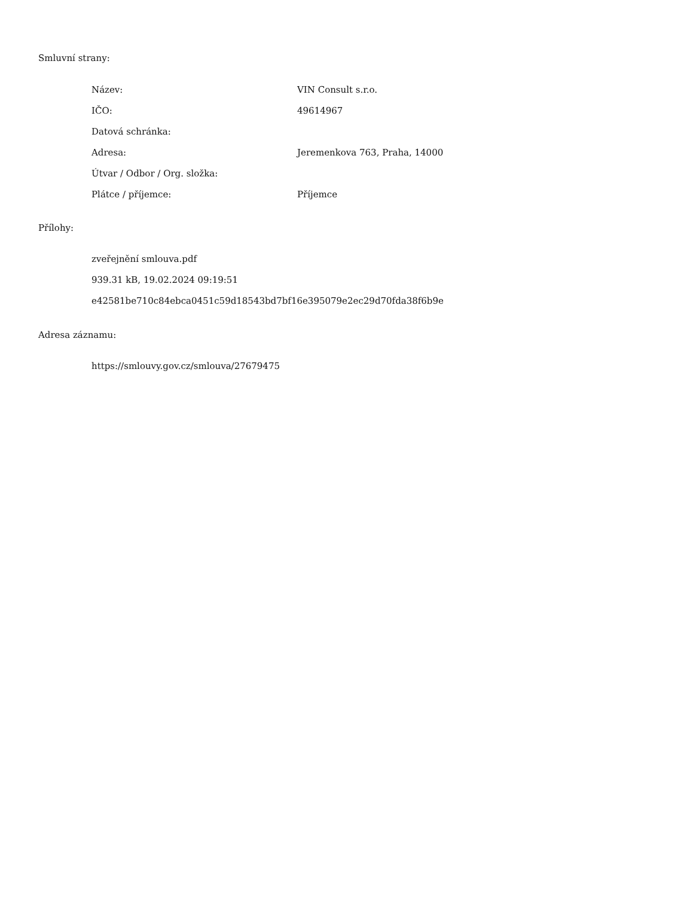Smluvní strany:
| Název: | VIN Consult s.r.o. |
| IČO: | 49614967 |
| Datová schránka: | |
| Adresa: | Jeremenkova 763, Praha, 14000 |
| Útvar / Odbor / Org. složka: | |
| Plátce / příjemce: | Příjemce |
Přílohy:
zveřejnění smlouva.pdf
939.31 kB, 19.02.2024 09:19:51
e42581be710c84ebca0451c59d18543bd7bf16e395079e2ec29d70fda38f6b9e
Adresa záznamu:
https://smlouvy.gov.cz/smlouva/27679475